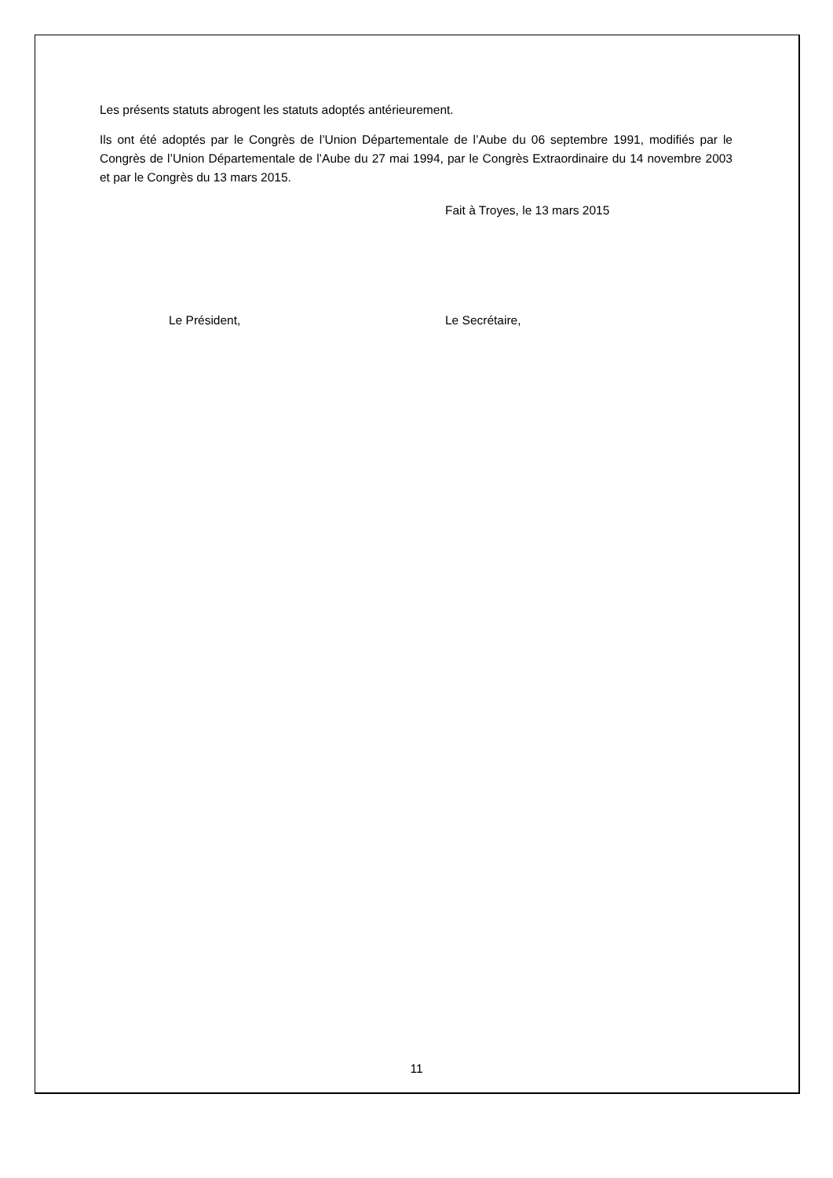Les présents statuts abrogent les statuts adoptés antérieurement.
Ils ont été adoptés par le Congrès de l’Union Départementale de l’Aube du 06 septembre 1991, modifiés par le Congrès de l’Union Départementale de l’Aube du 27 mai 1994, par le Congrès Extraordinaire du 14 novembre 2003 et par le Congrès du 13 mars 2015.
Fait à Troyes, le 13 mars 2015
Le Président, Le Secrétaire,
11